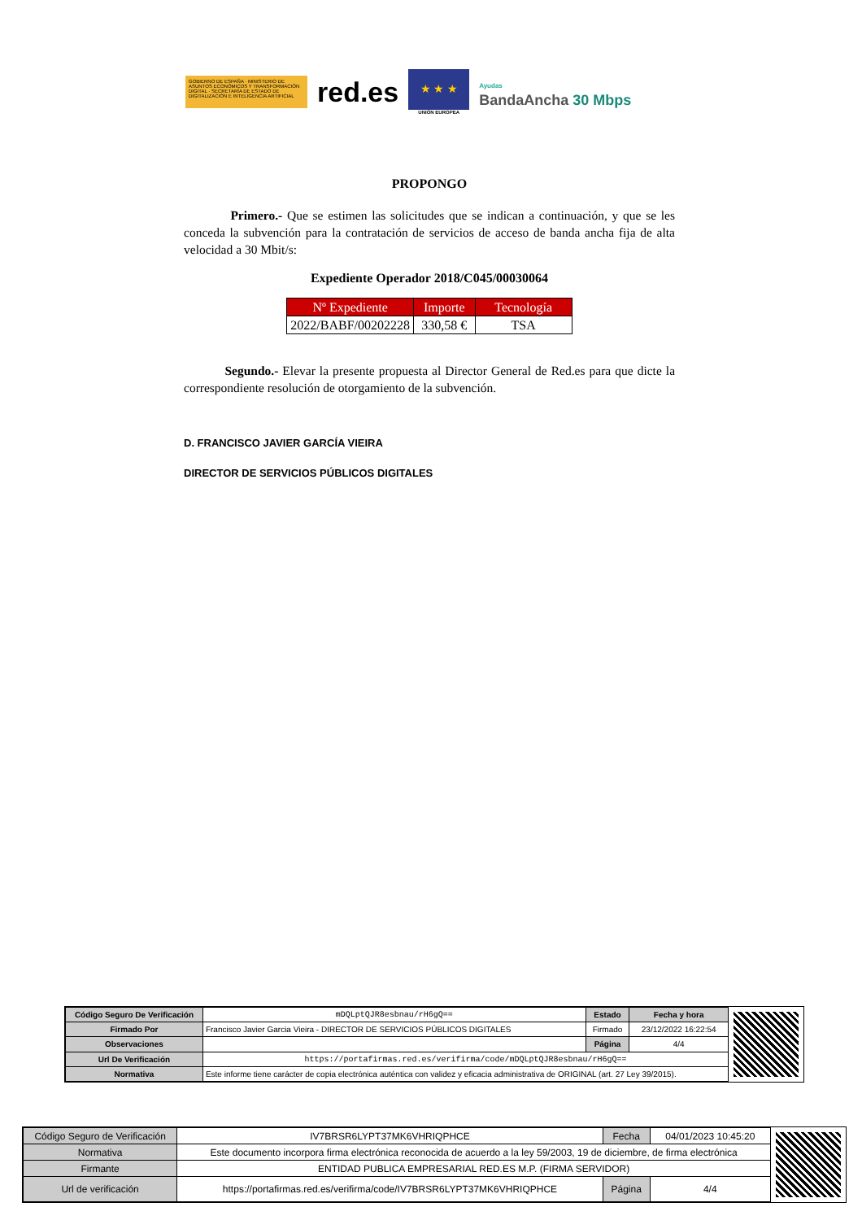GOBIERNO DE ESPAÑA · MINISTERIO DE ASUNTOS ECONÓMICOS Y TRANSFORMACIÓN DIGITAL · SECRETARÍA DE ESTADO DE DIGITALIZACIÓN E INTELIGENCIA ARTIFICIAL
red.es
★ ★ ★
UNIÓN EUROPEA
Ayudas
BandaAncha 30 Mbps
PROPONGO
Primero.- Que se estimen las solicitudes que se indican a continuación, y que se les conceda la subvención para la contratación de servicios de acceso de banda ancha fija de alta velocidad a 30 Mbit/s:
Expediente Operador 2018/C045/00030064
| Nº Expediente | Importe | Tecnología |
| --- | --- | --- |
| 2022/BABF/00202228 | 330,58 € | TSA |
Segundo.- Elevar la presente propuesta al Director General de Red.es para que dicte la correspondiente resolución de otorgamiento de la subvención.
D. FRANCISCO JAVIER GARCÍA VIEIRA
DIRECTOR DE SERVICIOS PÚBLICOS DIGITALES
| Código Seguro De Verificación | mDQLptQJR8esbnau/rH6gQ== | Estado | Fecha y hora |
| Firmado Por | Francisco Javier Garcia Vieira - DIRECTOR DE SERVICIOS PÚBLICOS DIGITALES | Firmado | 23/12/2022 16:22:54 |
| Observaciones | | Página | 4/4 |
| Url De Verificación | https://portafirmas.red.es/verifirma/code/mDQLptQJR8esbnau/rH6gQ== | | |
| Normativa | Este informe tiene carácter de copia electrónica auténtica con validez y eficacia administrativa de ORIGINAL (art. 27 Ley 39/2015). | | |
| Código Seguro de Verificación | IV7BRSR6LYPT37MK6VHRIQPHCE | Fecha | 04/01/2023 10:45:20 |
| Normativa | Este documento incorpora firma electrónica reconocida de acuerdo a la ley 59/2003, 19 de diciembre, de firma electrónica | | |
| Firmante | ENTIDAD PUBLICA EMPRESARIAL RED.ES M.P. (FIRMA SERVIDOR) | | |
| Url de verificación | https://portafirmas.red.es/verifirma/code/IV7BRSR6LYPT37MK6VHRIQPHCE | Página | 4/4 |